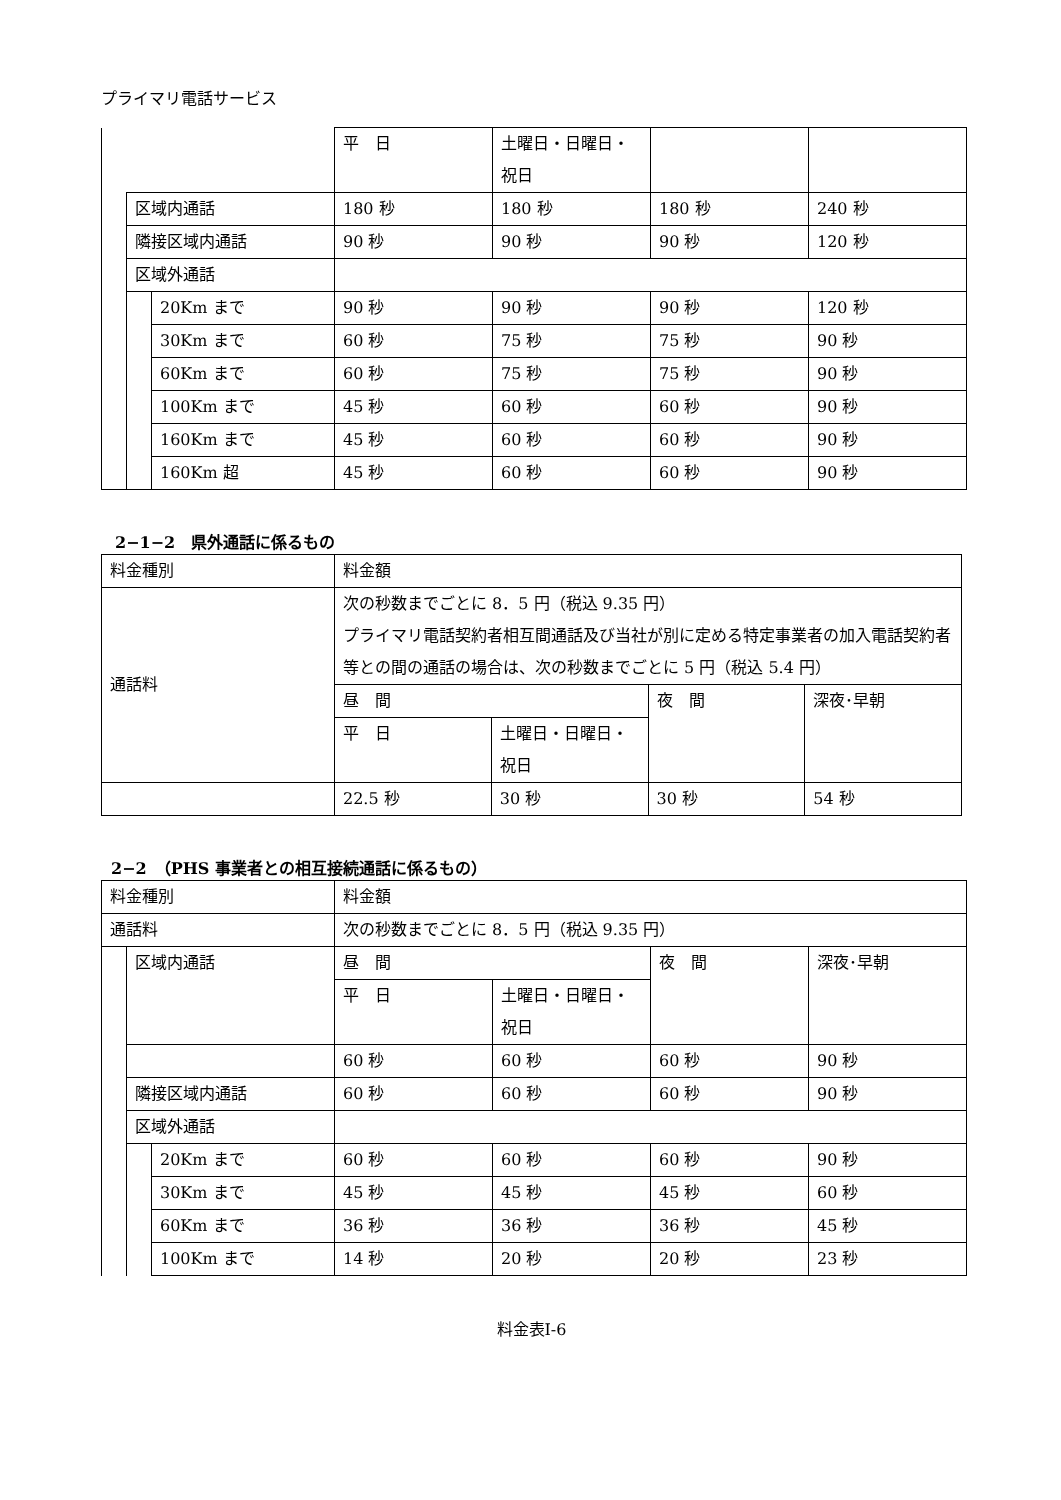プライマリ電話サービス
| | | | 平 日 | 土曜日・日曜日・祝日 | | |
| | 区域内通話 | | 180 秒 | 180 秒 | 180 秒 | 240 秒 |
| | 隣接区域内通話 | | 90 秒 | 90 秒 | 90 秒 | 120 秒 |
| | 区域外通話 | | | | | |
| | | 20Km まで | 90 秒 | 90 秒 | 90 秒 | 120 秒 |
| | | 30Km まで | 60 秒 | 75 秒 | 75 秒 | 90 秒 |
| | | 60Km まで | 60 秒 | 75 秒 | 75 秒 | 90 秒 |
| | | 100Km まで | 45 秒 | 60 秒 | 60 秒 | 90 秒 |
| | | 160Km まで | 45 秒 | 60 秒 | 60 秒 | 90 秒 |
| | | 160Km 超 | 45 秒 | 60 秒 | 60 秒 | 90 秒 |
2−1−2　県外通話に係るもの
| 料金種別 | 料金額 | | | |
| 通話料 | 次の秒数までごとに 8．5 円（税込 9.35 円） プライマリ電話契約者相互間通話及び当社が別に定める特定事業者の加入電話契約者等との間の通話の場合は、次の秒数までごとに 5 円（税込 5.4 円） | | | |
| | 昼 間 | | 夜 間 | 深夜･早朝 |
| | 平 日 | 土曜日・日曜日・祝日 | | |
| | 22.5 秒 | 30 秒 | 30 秒 | 54 秒 |
2−2　（PHS 事業者との相互接続通話に係るもの）
| 料金種別 | | | 料金額 | | | |
| 通話料 | | | 次の秒数までごとに 8．5 円（税込 9.35 円） | | | |
| | 区域内通話 | | 昼 間 | | 夜 間 | 深夜･早朝 |
| | | | 平 日 | 土曜日・日曜日・祝日 | | |
| | | | 60 秒 | 60 秒 | 60 秒 | 90 秒 |
| | 隣接区域内通話 | | 60 秒 | 60 秒 | 60 秒 | 90 秒 |
| | 区域外通話 | | | | | |
| | | 20Km まで | 60 秒 | 60 秒 | 60 秒 | 90 秒 |
| | | 30Km まで | 45 秒 | 45 秒 | 45 秒 | 60 秒 |
| | | 60Km まで | 36 秒 | 36 秒 | 36 秒 | 45 秒 |
| | | 100Km まで | 14 秒 | 20 秒 | 20 秒 | 23 秒 |
料金表Ⅰ-6